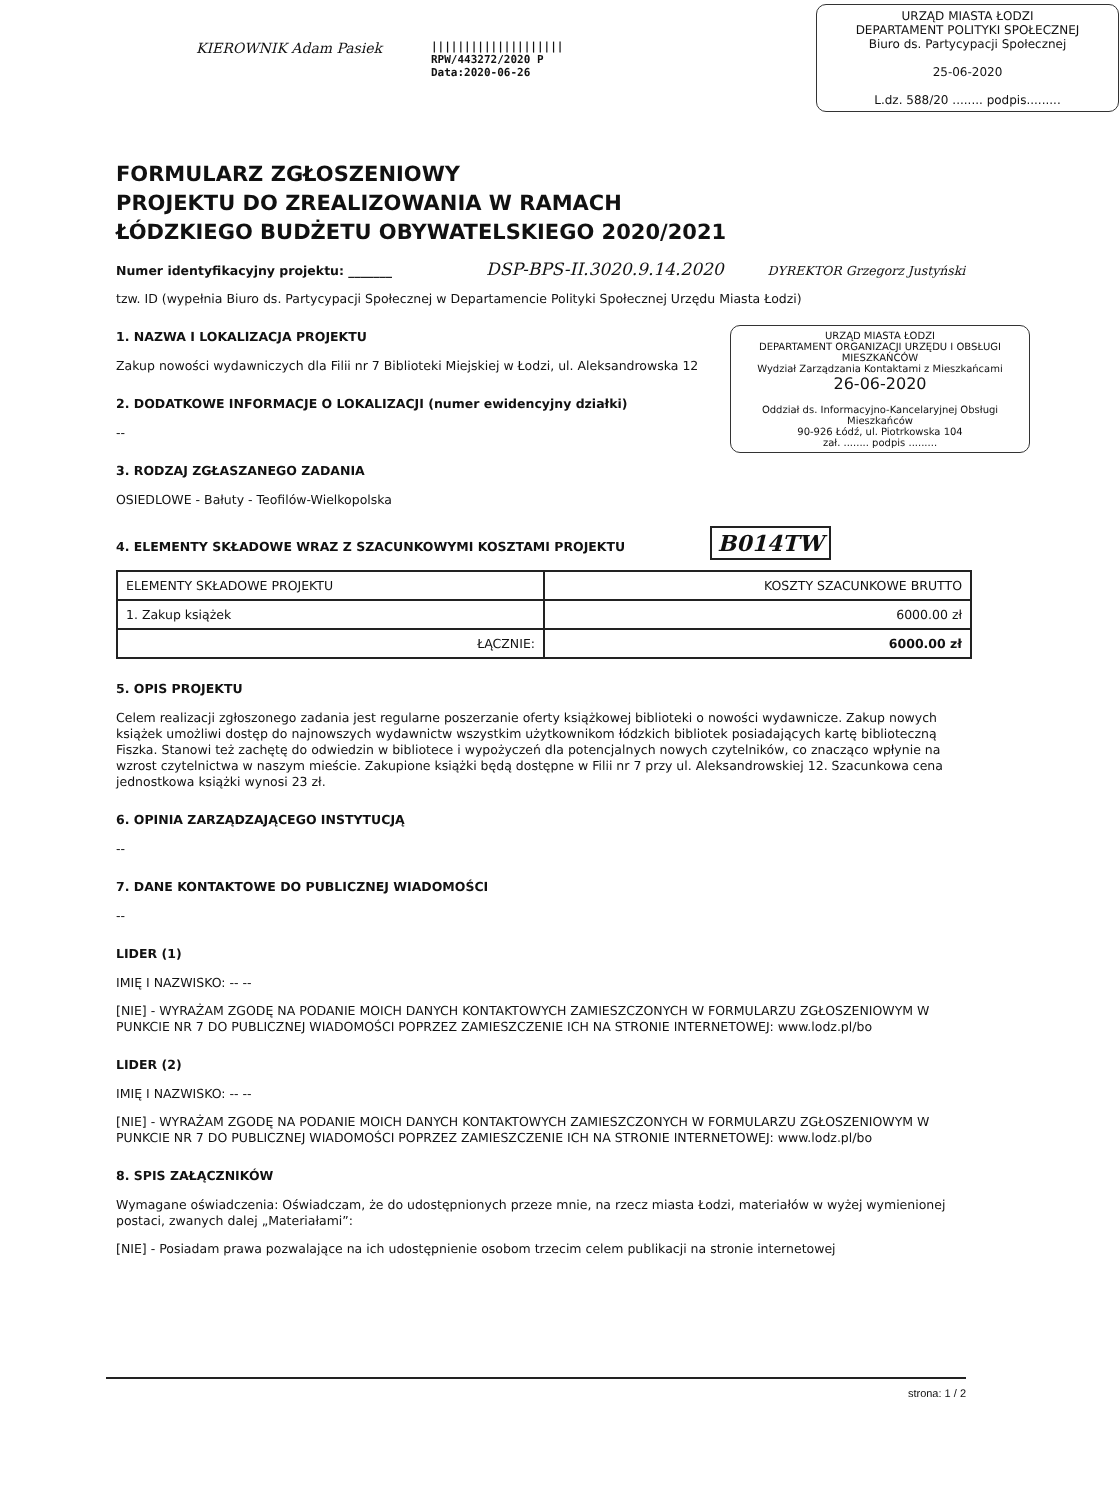KIEROWNIK Adam Pasiek
||||||||||||||||||||
RPW/443272/2020 P
Data:2020-06-26
URZĄD MIASTA ŁODZI
DEPARTAMENT POLITYKI SPOŁECZNEJ
Biuro ds. Partycypacji Społecznej
25-06-2020
L.dz. 588/20 ........ podpis.........
FORMULARZ ZGŁOSZENIOWY
PROJEKTU DO ZREALIZOWANIA W RAMACH
ŁÓDZKIEGO BUDŻETU OBYWATELSKIEGO 2020/2021
Numer identyfikacyjny projektu: _______ DSP-BPS-II.3020.9.14.2020 DYREKTOR Grzegorz Justyński
tzw. ID (wypełnia Biuro ds. Partycypacji Społecznej w Departamencie Polityki Społecznej Urzędu Miasta Łodzi)
URZĄD MIASTA ŁODZI
DEPARTAMENT ORGANIZACJI URZĘDU I OBSŁUGI MIESZKAŃCÓW
Wydział Zarządzania Kontaktami z Mieszkańcami
26-06-2020
Oddział ds. Informacyjno-Kancelaryjnej Obsługi Mieszkańców
90-926 Łódź, ul. Piotrkowska 104
zał. ........ podpis .........
1. NAZWA I LOKALIZACJA PROJEKTU
Zakup nowości wydawniczych dla Filii nr 7 Biblioteki Miejskiej w Łodzi, ul. Aleksandrowska 12
2. DODATKOWE INFORMACJE O LOKALIZACJI (numer ewidencyjny działki)
--
3. RODZAJ ZGŁASZANEGO ZADANIA
OSIEDLOWE - Bałuty - Teofilów-Wielkopolska
4. ELEMENTY SKŁADOWE WRAZ Z SZACUNKOWYMI KOSZTAMI PROJEKTU B014TW
| ELEMENTY SKŁADOWE PROJEKTU | KOSZTY SZACUNKOWE BRUTTO |
| 1. Zakup książek | 6000.00 zł |
| ŁĄCZNIE: | 6000.00 zł |
5. OPIS PROJEKTU
Celem realizacji zgłoszonego zadania jest regularne poszerzanie oferty książkowej biblioteki o nowości wydawnicze. Zakup nowych książek umożliwi dostęp do najnowszych wydawnictw wszystkim użytkownikom łódzkich bibliotek posiadających kartę biblioteczną Fiszka. Stanowi też zachętę do odwiedzin w bibliotece i wypożyczeń dla potencjalnych nowych czytelników, co znacząco wpłynie na wzrost czytelnictwa w naszym mieście. Zakupione książki będą dostępne w Filii nr 7 przy ul. Aleksandrowskiej 12. Szacunkowa cena jednostkowa książki wynosi 23 zł.
6. OPINIA ZARZĄDZAJĄCEGO INSTYTUCJĄ
--
7. DANE KONTAKTOWE DO PUBLICZNEJ WIADOMOŚCI
--
LIDER (1)
IMIĘ I NAZWISKO: -- --
[NIE] - WYRAŻAM ZGODĘ NA PODANIE MOICH DANYCH KONTAKTOWYCH ZAMIESZCZONYCH W FORMULARZU ZGŁOSZENIOWYM W PUNKCIE NR 7 DO PUBLICZNEJ WIADOMOŚCI POPRZEZ ZAMIESZCZENIE ICH NA STRONIE INTERNETOWEJ: www.lodz.pl/bo
LIDER (2)
IMIĘ I NAZWISKO: -- --
[NIE] - WYRAŻAM ZGODĘ NA PODANIE MOICH DANYCH KONTAKTOWYCH ZAMIESZCZONYCH W FORMULARZU ZGŁOSZENIOWYM W PUNKCIE NR 7 DO PUBLICZNEJ WIADOMOŚCI POPRZEZ ZAMIESZCZENIE ICH NA STRONIE INTERNETOWEJ: www.lodz.pl/bo
8. SPIS ZAŁĄCZNIKÓW
Wymagane oświadczenia: Oświadczam, że do udostępnionych przeze mnie, na rzecz miasta Łodzi, materiałów w wyżej wymienionej postaci, zwanych dalej „Materiałami”:
[NIE] - Posiadam prawa pozwalające na ich udostępnienie osobom trzecim celem publikacji na stronie internetowej
strona: 1 / 2